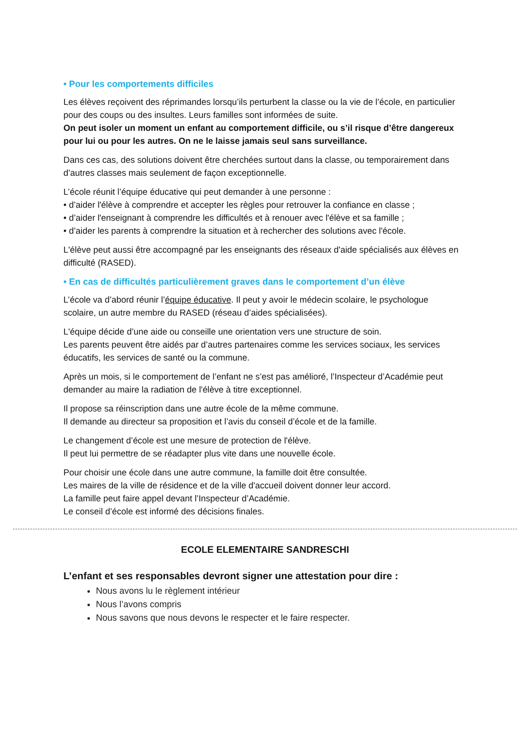• Pour les comportements difficiles
Les élèves reçoivent des réprimandes lorsqu’ils perturbent la classe ou la vie de l’école, en particulier pour des coups ou des insultes. Leurs familles sont informées de suite.
On peut isoler un moment un enfant au comportement difficile, ou s’il risque d’être dangereux pour lui ou pour les autres. On ne le laisse jamais seul sans surveillance.
Dans ces cas, des solutions doivent être cherchées surtout dans la classe, ou temporairement dans d’autres classes mais seulement de façon exceptionnelle.
L’école réunit l’équipe éducative qui peut demander à une personne :
• d’aider l'élève à comprendre et accepter les règles pour retrouver la confiance en classe ;
• d’aider l'enseignant à comprendre les difficultés et à renouer avec l'élève et sa famille ;
• d’aider les parents à comprendre la situation et à rechercher des solutions avec l'école.
L'élève peut aussi être accompagné par les enseignants des réseaux d'aide spécialisés aux élèves en difficulté (RASED).
• En cas de difficultés particulièrement graves dans le comportement d’un élève
L’école va d’abord réunir l’équipe éducative. Il peut y avoir le médecin scolaire, le psychologue scolaire, un autre membre du RASED (réseau d’aides spécialisées).
L'équipe décide d’une aide ou conseille une orientation vers une structure de soin.
Les parents peuvent être aidés par d’autres partenaires comme les services sociaux, les services éducatifs, les services de santé ou la commune.
Après un mois, si le comportement de l’enfant ne s’est pas amélioré, l’Inspecteur d’Académie peut demander au maire la radiation de l'élève à titre exceptionnel.
Il propose sa réinscription dans une autre école de la même commune.
Il demande au directeur sa proposition et l’avis du conseil d’école et de la famille.
Le changement d’école est une mesure de protection de l'élève.
Il peut lui permettre de se réadapter plus vite dans une nouvelle école.
Pour choisir une école dans une autre commune, la famille doit être consultée.
Les maires de la ville de résidence et de la ville d'accueil doivent donner leur accord.
La famille peut faire appel devant l’Inspecteur d’Académie.
Le conseil d’école est informé des décisions finales.
ECOLE ELEMENTAIRE SANDRESCHI
L’enfant et ses responsables devront signer une attestation pour dire :
Nous avons lu le règlement intérieur
Nous l’avons compris
Nous savons que nous devons le respecter et le faire respecter.